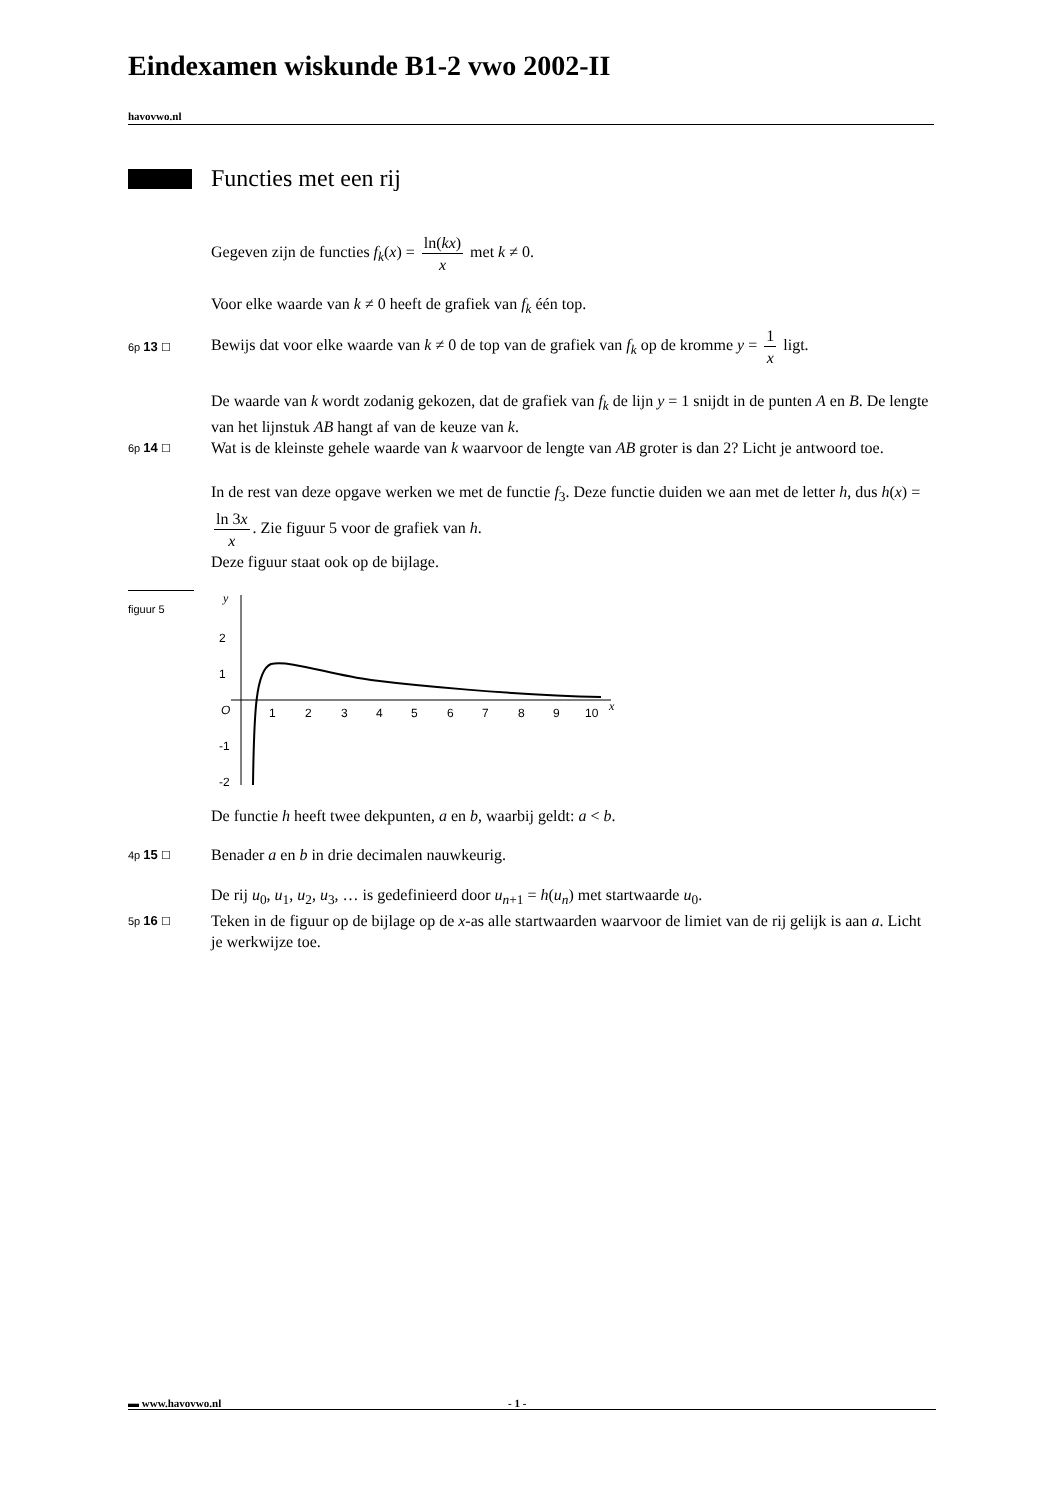Eindexamen wiskunde B1-2 vwo 2002-II
havovwo.nl
Functies met een rij
Gegeven zijn de functies f<sub>k</sub>(x) = ln(kx) x met k ≠ 0.
Voor elke waarde van k ≠ 0 heeft de grafiek van f<sub>k</sub> één top.
6p 13 ☐
Bewijs dat voor elke waarde van k ≠ 0 de top van de grafiek van f<sub>k</sub> op de kromme y = 1 x ligt.
De waarde van k wordt zodanig gekozen, dat de grafiek van f<sub>k</sub> de lijn y = 1 snijdt in de punten A en B. De lengte van het lijnstuk AB hangt af van de keuze van k.
6p 14 ☐
Wat is de kleinste gehele waarde van k waarvoor de lengte van AB groter is dan 2? Licht je antwoord toe.
In de rest van deze opgave werken we met de functie f<sub>3</sub>. Deze functie duiden we aan met de letter h, dus h(x) = ln 3x x. Zie figuur 5 voor de grafiek van h.
Deze figuur staat ook op de bijlage.
figuur 5
y
2
1
-1
-2
O
1
2
3
4
5
6
7
8
9
10
x
De functie h heeft twee dekpunten, a en b, waarbij geldt: a < b.
4p 15 ☐
Benader a en b in drie decimalen nauwkeurig.
De rij u<sub>0</sub>, u<sub>1</sub>, u<sub>2</sub>, u<sub>3</sub>, … is gedefinieerd door u<sub>n+1</sub> = h(u<sub>n</sub>) met startwaarde u<sub>0</sub>.
5p 16 ☐
Teken in de figuur op de bijlage op de x-as alle startwaarden waarvoor de limiet van de rij gelijk is aan a. Licht je werkwijze toe.
▬ www.havovwo.nl - 1 -